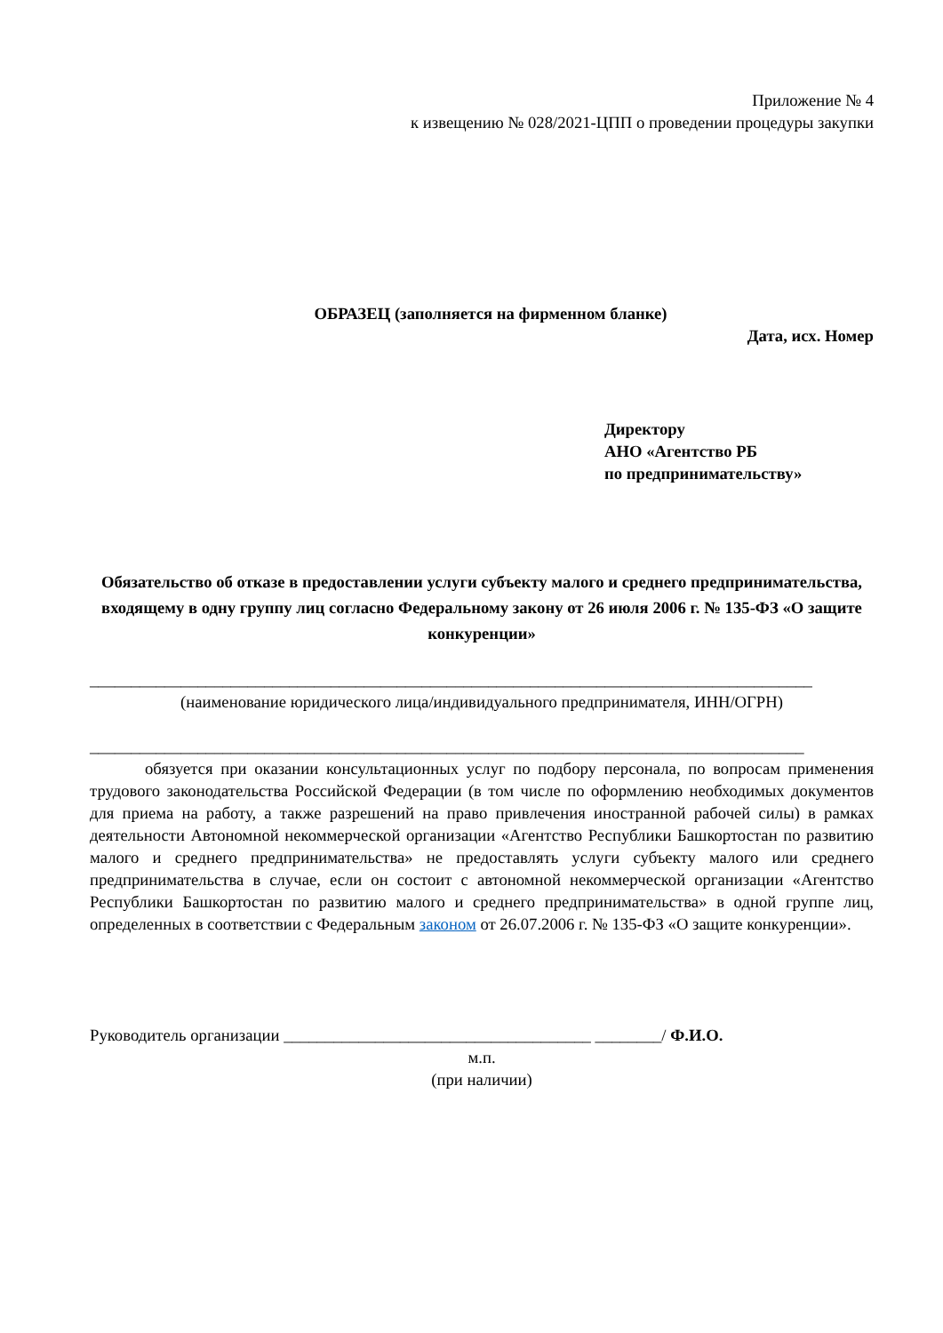Приложение № 4
к извещению № 028/2021-ЦПП о проведении процедуры закупки
ОБРАЗЕЦ (заполняется на фирменном бланке)
Дата, исх. Номер
Директору
АНО «Агентство РБ
по предпринимательству»
Обязательство об отказе в предоставлении услуги субъекту малого и среднего предпринимательства, входящему в одну группу лиц согласно Федеральному закону от 26 июля 2006 г. № 135-ФЗ «О защите конкуренции»
_______________________________________________________________________________________
(наименование юридического лица/индивидуального предпринимателя, ИНН/ОГРН)
______________________________________________________________________________________
обязуется при оказании консультационных услуг по подбору персонала, по вопросам применения трудового законодательства Российской Федерации (в том числе по оформлению необходимых документов для приема на работу, а также разрешений на право привлечения иностранной рабочей силы) в рамках деятельности Автономной некоммерческой организации «Агентство Республики Башкортостан по развитию малого и среднего предпринимательства» не предоставлять услуги субъекту малого или среднего предпринимательства в случае, если он состоит с автономной некоммерческой организации «Агентство Республики Башкортостан по развитию малого и среднего предпринимательства» в одной группе лиц, определенных в соответствии с Федеральным законом от 26.07.2006 г. № 135-ФЗ «О защите конкуренции».
Руководитель организации _____________________________________ ________/ Ф.И.О.
м.п.
(при наличии)